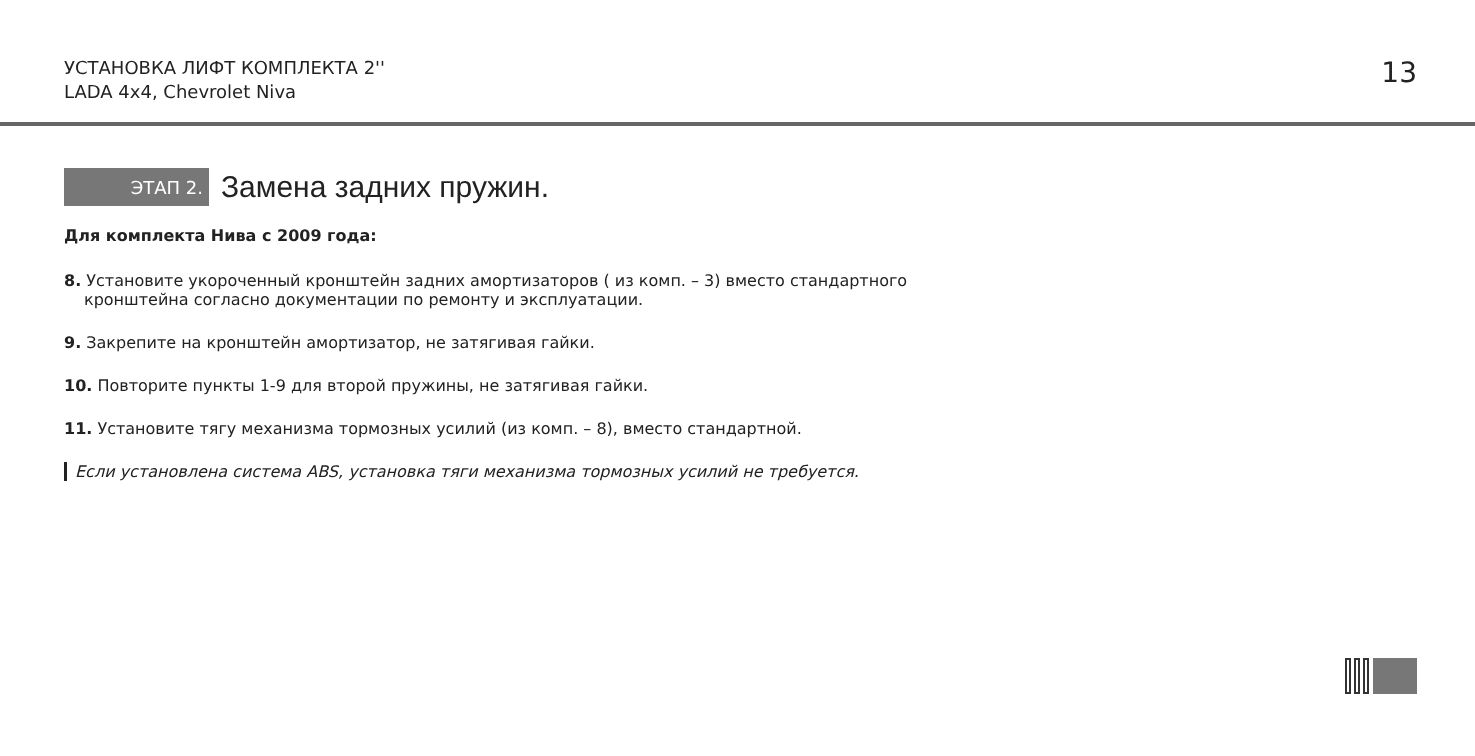УСТАНОВКА ЛИФТ КОМПЛЕКТА 2''
LADA 4x4, Chevrolet Niva
13
ЭТАП 2.
Замена задних пружин.
Для комплекта Нива с 2009 года:
8. Установите укороченный кронштейн задних амортизаторов ( из комп. – 3) вместо стандартного
кронштейна согласно документации по ремонту и эксплуатации.
9. Закрепите на кронштейн амортизатор, не затягивая гайки.
10. Повторите пункты 1-9 для второй пружины, не затягивая гайки.
11. Установите тягу механизма тормозных усилий (из комп. – 8), вместо стандартной.
Если установлена система ABS, установка тяги механизма тормозных усилий не требуется.